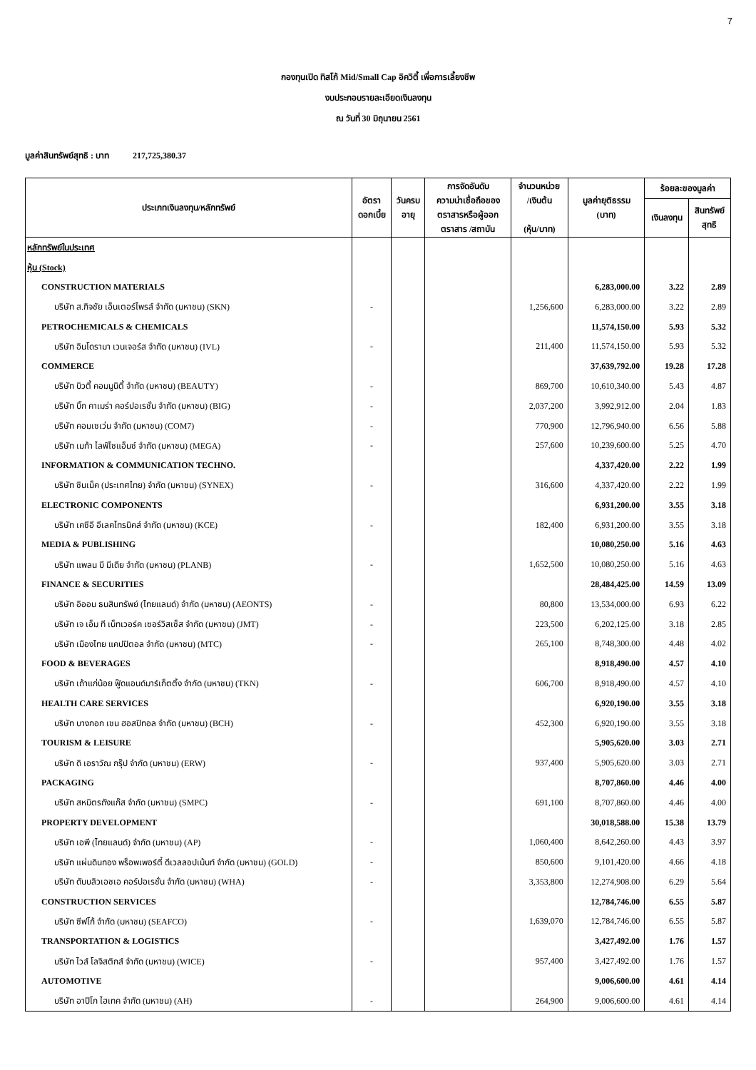7
กองทุนเปิด ทิสโก้ Mid/Small Cap อิควิตี้ เพื่อการเลี้ยงชีพ
งบประกอบรายละเอียดเงินลงทุน
ณ วันที่ 30 มิถุนายน 2561
มูลค่าสินทรัพย์สุทธิ : บาท 217,725,380.37
| ประเภทเงินลงทุน/หลักทรัพย์ | อัตรา ดอกเบี้ย | วันครบ อายุ | การจัดอันดับ ความน่าเชื่อถือของ ตราสารหรือผู้ออก ตราสาร /สถาบัน | จำนวนหน่วย /เงินต้น (หุ้น/บาท) | มูลค่ายุติธรรม (บาท) | ร้อยละของมูลค่า | |
| --- | --- | --- | --- | --- | --- | --- | --- |
| | | | | | | เงินลงทุน | สินทรัพย์ สุทธิ |
| หลักทรัพย์ในประเทศ | | | | | | | |
| หุ้น (Stock) | | | | | | | |
| CONSTRUCTION MATERIALS | | | | | 6,283,000.00 | 3.22 | 2.89 |
| บริษัท ส.กิจชัย เอ็นเตอร์ไพรส์ จำกัด (มหาชน) (SKN) | - | | | 1,256,600 | 6,283,000.00 | 3.22 | 2.89 |
| PETROCHEMICALS & CHEMICALS | | | | | 11,574,150.00 | 5.93 | 5.32 |
| บริษัท อินโดรามา เวนเจอร์ส จำกัด (มหาชน) (IVL) | - | | | 211,400 | 11,574,150.00 | 5.93 | 5.32 |
| COMMERCE | | | | | 37,639,792.00 | 19.28 | 17.28 |
| บริษัท บิวตี้ คอมมูนิตี้ จำกัด (มหาชน) (BEAUTY) | - | | | 869,700 | 10,610,340.00 | 5.43 | 4.87 |
| บริษัท บิ๊ก คาเมร่า คอร์ปอเรชั่น จำกัด (มหาชน) (BIG) | - | | | 2,037,200 | 3,992,912.00 | 2.04 | 1.83 |
| บริษัท คอมเซเว่น จำกัด (มหาชน) (COM7) | - | | | 770,900 | 12,796,940.00 | 6.56 | 5.88 |
| บริษัท เมก้า ไลฟ์ไซแอ็นซ์ จำกัด (มหาชน) (MEGA) | - | | | 257,600 | 10,239,600.00 | 5.25 | 4.70 |
| INFORMATION & COMMUNICATION TECHNO. | | | | | 4,337,420.00 | 2.22 | 1.99 |
| บริษัท ซินเน็ค (ประเทศไทย) จำกัด (มหาชน) (SYNEX) | - | | | 316,600 | 4,337,420.00 | 2.22 | 1.99 |
| ELECTRONIC COMPONENTS | | | | | 6,931,200.00 | 3.55 | 3.18 |
| บริษัท เคซีอี อีเลคโทรนิคส์ จำกัด (มหาชน) (KCE) | - | | | 182,400 | 6,931,200.00 | 3.55 | 3.18 |
| MEDIA & PUBLISHING | | | | | 10,080,250.00 | 5.16 | 4.63 |
| บริษัท แพลน บี มีเดีย จำกัด (มหาชน) (PLANB) | - | | | 1,652,500 | 10,080,250.00 | 5.16 | 4.63 |
| FINANCE & SECURITIES | | | | | 28,484,425.00 | 14.59 | 13.09 |
| บริษัท อิออน ธนสินทรัพย์ (ไทยแลนด์) จำกัด (มหาชน) (AEONTS) | - | | | 80,800 | 13,534,000.00 | 6.93 | 6.22 |
| บริษัท เจ เอ็ม ที เน็ทเวอร์ค เซอร์วิสเซ็ส จำกัด (มหาชน) (JMT) | - | | | 223,500 | 6,202,125.00 | 3.18 | 2.85 |
| บริษัท เมืองไทย แคปปิตอล จำกัด (มหาชน) (MTC) | - | | | 265,100 | 8,748,300.00 | 4.48 | 4.02 |
| FOOD & BEVERAGES | | | | | 8,918,490.00 | 4.57 | 4.10 |
| บริษัท เถ้าแก่น้อย ฟู๊ดแอนด์มาร์เก็ตติ้ง จำกัด (มหาชน) (TKN) | - | | | 606,700 | 8,918,490.00 | 4.57 | 4.10 |
| HEALTH CARE SERVICES | | | | | 6,920,190.00 | 3.55 | 3.18 |
| บริษัท บางกอก เชน ฮอสปิทอล จำกัด (มหาชน) (BCH) | - | | | 452,300 | 6,920,190.00 | 3.55 | 3.18 |
| TOURISM & LEISURE | | | | | 5,905,620.00 | 3.03 | 2.71 |
| บริษัท ดิ เอราวัณ กรุ๊ป จำกัด (มหาชน) (ERW) | - | | | 937,400 | 5,905,620.00 | 3.03 | 2.71 |
| PACKAGING | | | | | 8,707,860.00 | 4.46 | 4.00 |
| บริษัท สหมิตรถังแก๊ส จำกัด (มหาชน) (SMPC) | - | | | 691,100 | 8,707,860.00 | 4.46 | 4.00 |
| PROPERTY DEVELOPMENT | | | | | 30,018,588.00 | 15.38 | 13.79 |
| บริษัท เอพี (ไทยแลนด์) จำกัด (มหาชน) (AP) | - | | | 1,060,400 | 8,642,260.00 | 4.43 | 3.97 |
| บริษัท แผ่นดินทอง พร็อพเพอร์ตี้ ดีเวลลอปเม้นท์ จำกัด (มหาชน) (GOLD) | - | | | 850,600 | 9,101,420.00 | 4.66 | 4.18 |
| บริษัท ดับบลิวเอชเอ คอร์ปอเรชั่น จำกัด (มหาชน) (WHA) | - | | | 3,353,800 | 12,274,908.00 | 6.29 | 5.64 |
| CONSTRUCTION SERVICES | | | | | 12,784,746.00 | 6.55 | 5.87 |
| บริษัท ซีฟโก้ จำกัด (มหาชน) (SEAFCO) | - | | | 1,639,070 | 12,784,746.00 | 6.55 | 5.87 |
| TRANSPORTATION & LOGISTICS | | | | | 3,427,492.00 | 1.76 | 1.57 |
| บริษัท ไวส์ โลจิสติกส์ จำกัด (มหาชน) (WICE) | - | | | 957,400 | 3,427,492.00 | 1.76 | 1.57 |
| AUTOMOTIVE | | | | | 9,006,600.00 | 4.61 | 4.14 |
| บริษัท อาปิโก ไฮเทค จำกัด (มหาชน) (AH) | - | | | 264,900 | 9,006,600.00 | 4.61 | 4.14 |